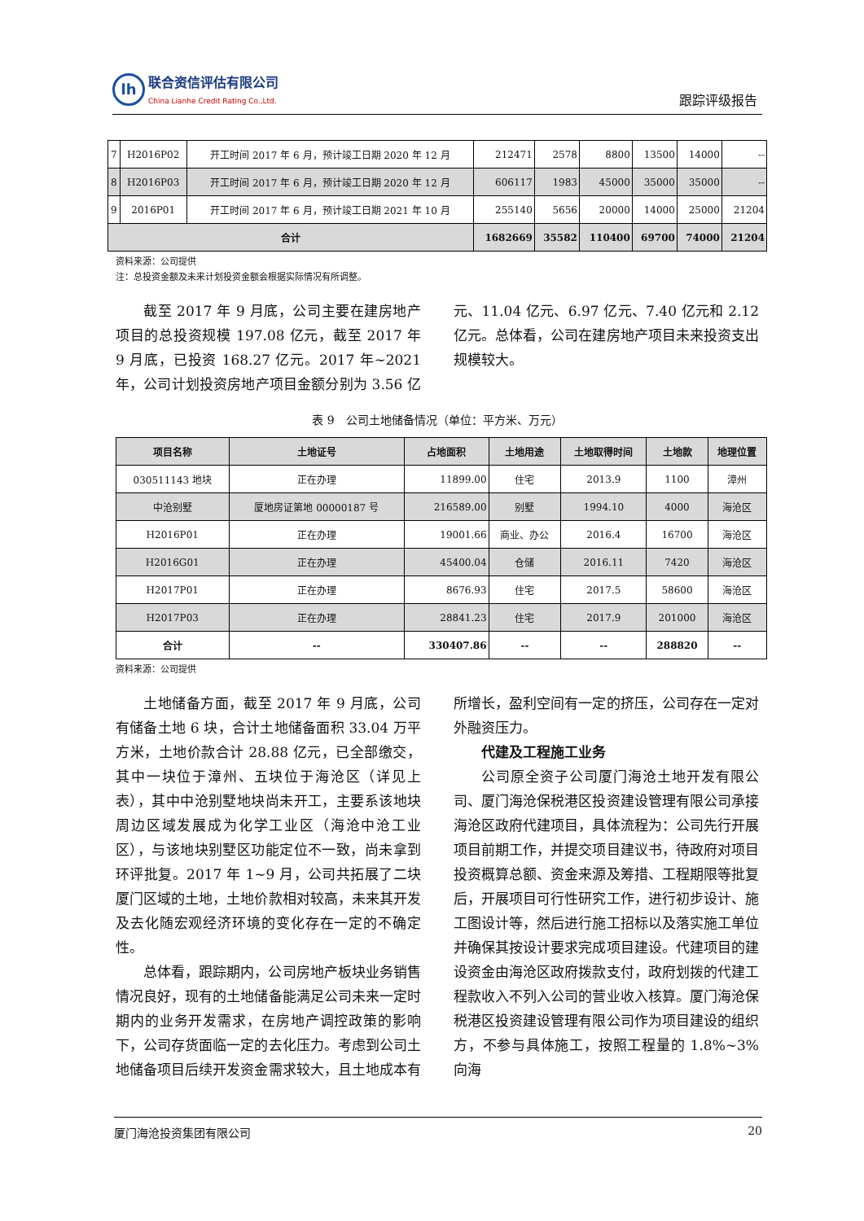lh
联合资信评估有限公司
China Lianhe Credit Rating Co.,Ltd.
跟踪评级报告
| 7 | H2016P02 | 开工时间 2017 年 6 月，预计竣工日期 2020 年 12 月 | 212471 | 2578 | 8800 | 13500 | 14000 | -- |
| 8 | H2016P03 | 开工时间 2017 年 6 月，预计竣工日期 2020 年 12 月 | 606117 | 1983 | 45000 | 35000 | 35000 | -- |
| 9 | 2016P01 | 开工时间 2017 年 6 月，预计竣工日期 2021 年 10 月 | 255140 | 5656 | 20000 | 14000 | 25000 | 21204 |
| 合计 | | | 1682669 | 35582 | 110400 | 69700 | 74000 | 21204 |
资料来源：公司提供
注：总投资金额及未来计划投资金额会根据实际情况有所调整。
截至 2017 年 9 月底，公司主要在建房地产项目的总投资规模 197.08 亿元，截至 2017 年 9 月底，已投资 168.27 亿元。2017 年~2021 年，公司计划投资房地产项目金额分别为 3.56 亿元、11.04 亿元、6.97 亿元、7.40 亿元和 2.12 亿元。总体看，公司在建房地产项目未来投资支出规模较大。
表 9　公司土地储备情况（单位：平方米、万元）
| 项目名称 | 土地证号 | 占地面积 | 土地用途 | 土地取得时间 | 土地款 | 地理位置 |
| --- | --- | --- | --- | --- | --- | --- |
| 030511143 地块 | 正在办理 | 11899.00 | 住宅 | 2013.9 | 1100 | 漳州 |
| 中沧别墅 | 厦地房证第地 00000187 号 | 216589.00 | 别墅 | 1994.10 | 4000 | 海沧区 |
| H2016P01 | 正在办理 | 19001.66 | 商业、办公 | 2016.4 | 16700 | 海沧区 |
| H2016G01 | 正在办理 | 45400.04 | 仓储 | 2016.11 | 7420 | 海沧区 |
| H2017P01 | 正在办理 | 8676.93 | 住宅 | 2017.5 | 58600 | 海沧区 |
| H2017P03 | 正在办理 | 28841.23 | 住宅 | 2017.9 | 201000 | 海沧区 |
| 合计 | -- | 330407.86 | -- | -- | 288820 | -- |
资料来源：公司提供
土地储备方面，截至 2017 年 9 月底，公司有储备土地 6 块，合计土地储备面积 33.04 万平方米，土地价款合计 28.88 亿元，已全部缴交，其中一块位于漳州、五块位于海沧区（详见上表），其中中沧别墅地块尚未开工，主要系该地块周边区域发展成为化学工业区（海沧中沧工业区），与该地块别墅区功能定位不一致，尚未拿到环评批复。2017 年 1~9 月，公司共拓展了二块厦门区域的土地，土地价款相对较高，未来其开发及去化随宏观经济环境的变化存在一定的不确定性。
总体看，跟踪期内，公司房地产板块业务销售情况良好，现有的土地储备能满足公司未来一定时期内的业务开发需求，在房地产调控政策的影响下，公司存货面临一定的去化压力。考虑到公司土地储备项目后续开发资金需求较大，且土地成本有所增长，盈利空间有一定的挤压，公司存在一定对外融资压力。
代建及工程施工业务
公司原全资子公司厦门海沧土地开发有限公司、厦门海沧保税港区投资建设管理有限公司承接海沧区政府代建项目，具体流程为：公司先行开展项目前期工作，并提交项目建议书，待政府对项目投资概算总额、资金来源及筹措、工程期限等批复后，开展项目可行性研究工作，进行初步设计、施工图设计等，然后进行施工招标以及落实施工单位并确保其按设计要求完成项目建设。代建项目的建设资金由海沧区政府拨款支付，政府划拨的代建工程款收入不列入公司的营业收入核算。厦门海沧保税港区投资建设管理有限公司作为项目建设的组织方，不参与具体施工，按照工程量的 1.8%~3% 向海
厦门海沧投资集团有限公司 20